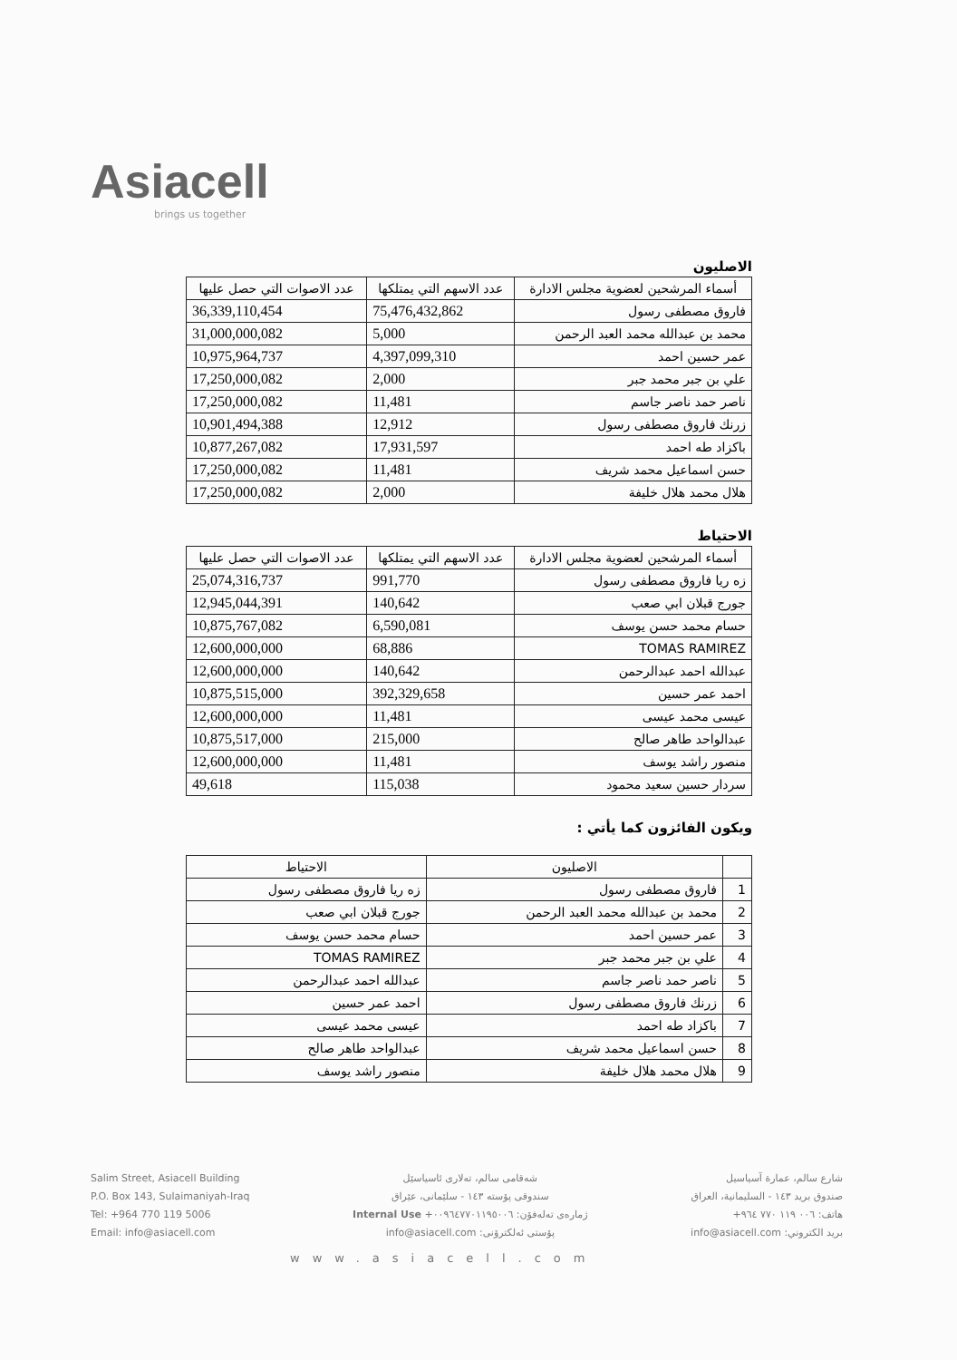Asiacell
brings us together
الاصليون
| أسماء المرشحين لعضوية مجلس الادارة | عدد الاسهم التي يمتلكها | عدد الاصوات التي حصل عليها |
| --- | --- | --- |
| فاروق مصطفى رسول | 75,476,432,862 | 36,339,110,454 |
| محمد بن عبدالله محمد العبد الرحمن | 5,000 | 31,000,000,082 |
| عمر حسين احمد | 4,397,099,310 | 10,975,964,737 |
| علي بن جبر محمد جبر | 2,000 | 17,250,000,082 |
| ناصر حمد ناصر جاسم | 11,481 | 17,250,000,082 |
| زرنك فاروق مصطفى رسول | 12,912 | 10,901,494,388 |
| باكزاد طه احمد | 17,931,597 | 10,877,267,082 |
| حسن اسماعيل محمد شريف | 11,481 | 17,250,000,082 |
| هلال محمد هلال خليفة | 2,000 | 17,250,000,082 |
الاحتياط
| أسماء المرشحين لعضوية مجلس الادارة | عدد الاسهم التي يمتلكها | عدد الاصوات التي حصل عليها |
| --- | --- | --- |
| زه ريا فاروق مصطفى رسول | 991,770 | 25,074,316,737 |
| جورج قبلان ابي صعب | 140,642 | 12,945,044,391 |
| حسام محمد حسن يوسف | 6,590,081 | 10,875,767,082 |
| TOMAS RAMIREZ | 68,886 | 12,600,000,000 |
| عبدالله احمد عبدالرحمن | 140,642 | 12,600,000,000 |
| احمد عمر حسين | 392,329,658 | 10,875,515,000 |
| عيسى محمد عيسى | 11,481 | 12,600,000,000 |
| عبدالواحد طاهر صالح | 215,000 | 10,875,517,000 |
| منصور راشد يوسف | 11,481 | 12,600,000,000 |
| سردار حسين سعيد محمود | 115,038 | 49,618 |
ويكون الفائزون كما يأتي :
| | الاصليون | الاحتياط |
| --- | --- | --- |
| 1 | فاروق مصطفى رسول | زه ريا فاروق مصطفى رسول |
| 2 | محمد بن عبدالله محمد العبد الرحمن | جورج قبلان ابي صعب |
| 3 | عمر حسين احمد | حسام محمد حسن يوسف |
| 4 | علي بن جبر محمد جبر | TOMAS RAMIREZ |
| 5 | ناصر حمد ناصر جاسم | عبدالله احمد عبدالرحمن |
| 6 | زرنك فاروق مصطفى رسول | احمد عمر حسين |
| 7 | باكزاد طه احمد | عيسى محمد عيسى |
| 8 | حسن اسماعيل محمد شريف | عبدالواحد طاهر صالح |
| 9 | هلال محمد هلال خليفة | منصور راشد يوسف |
Salim Street, Asiacell Building
P.O. Box 143, Sulaimaniyah-Iraq
Tel: +964 770 119 5006
Email: info@asiacell.com
شەقامی سالم، تەلاری ئاسیاسێل
سندوقی پۆستە ١٤٣ - سلێمانی، عێراق
ژمارەی تەلەفۆن: ٠٠٩٦٤٧٧٠١١٩٥٠٠٦+ Internal Use
پۆستی ئەلکترۆنی: info@asiacell.com
شارع سالم، عمارة آسياسيل
صندوق بريد ١٤٣ - السليمانية، العراق
هاتف: ٠٠٦ ١١٩ ٧٧٠ ٩٦٤+
بريد الكتروني: info@asiacell.com
www.asiacell.com